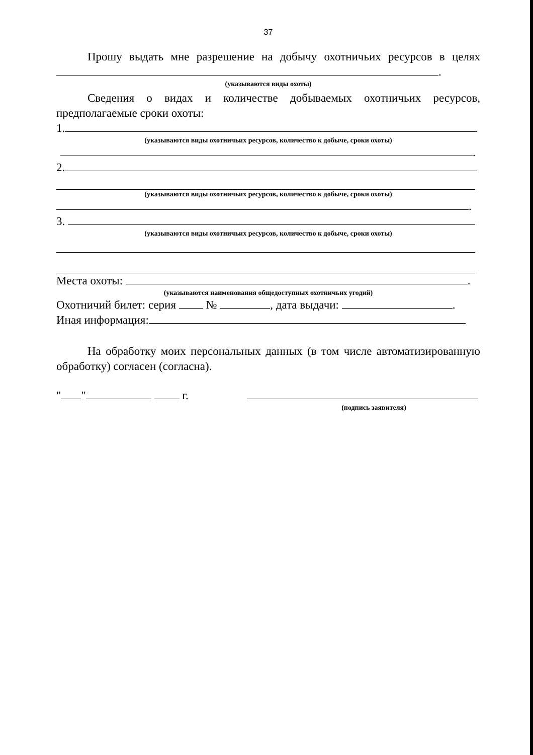37
Прошу выдать мне разрешение на добычу охотничьих ресурсов в целях .
(указываются виды охоты)
Сведения о видах и количестве добываемых охотничьих ресурсов, предполагаемые сроки охоты:
1.
(указываются виды охотничьих ресурсов, количество к добыче, сроки охоты)
.
2.
(указываются виды охотничьих ресурсов, количество к добыче, сроки охоты)
.
3.
(указываются виды охотничьих ресурсов, количество к добыче, сроки охоты)
Места охоты: .
(указываются наименования общедоступных охотничьих угодий)
Охотничий билет: серия № , дата выдачи: .
Иная информация:
На обработку моих персональных данных (в том числе автоматизированную обработку) согласен (согласна).
" " г.
(подпись заявителя)